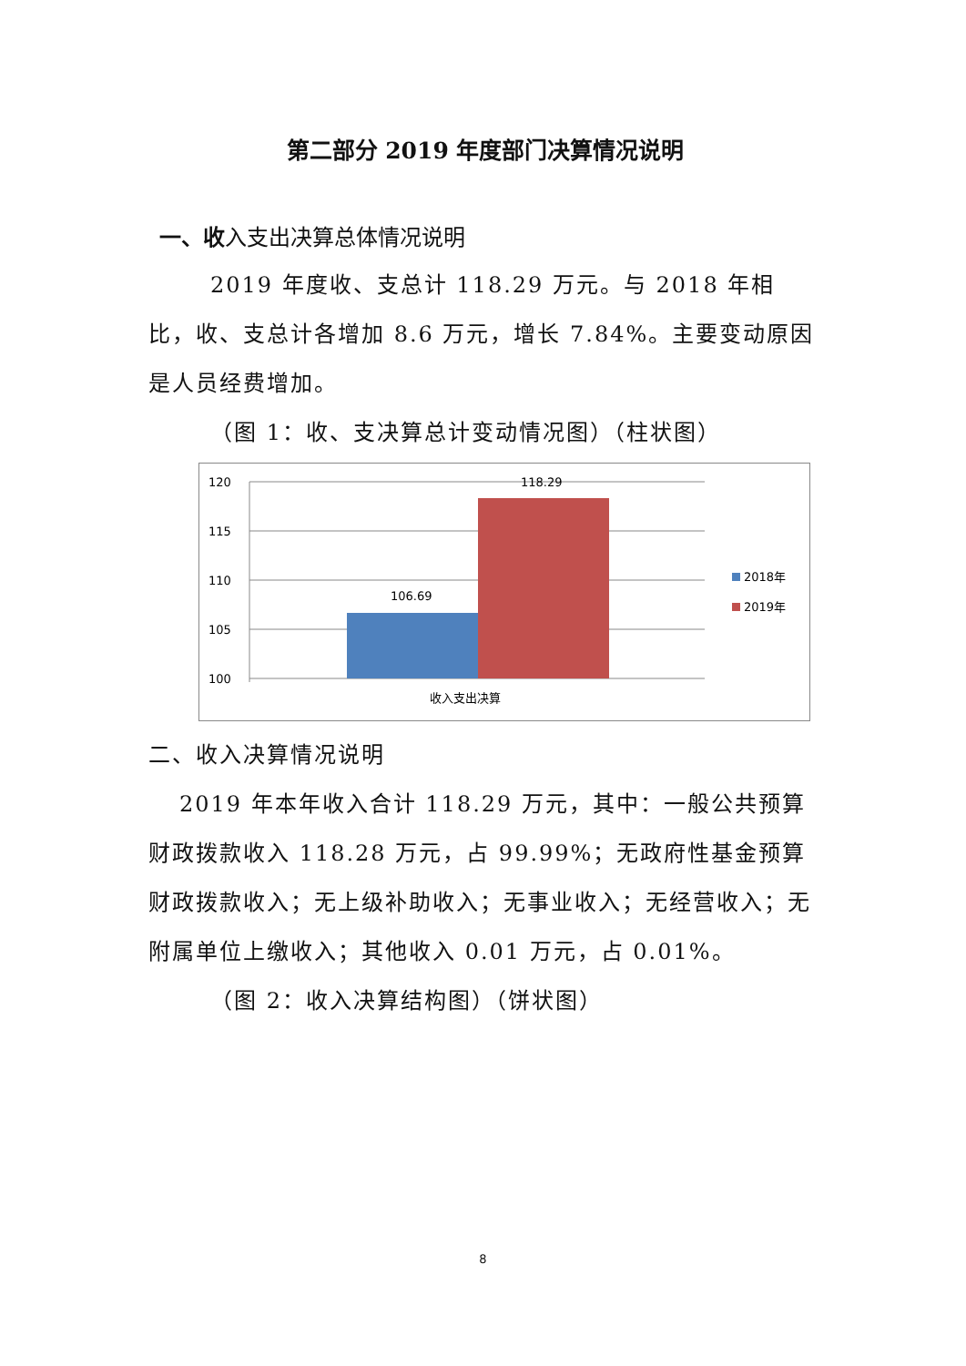第二部分 2019 年度部门决算情况说明
一、收入支出决算总体情况说明
2019 年度收、支总计 118.29 万元。与 2018 年相比，收、支总计各增加 8.6 万元，增长 7.84%。主要变动原因是人员经费增加。
（图 1：收、支决算总计变动情况图）（柱状图）
120
115
110
105
100
106.69
118.29
收入支出决算
2018年
2019年
二、收入决算情况说明
2019 年本年收入合计 118.29 万元，其中：一般公共预算财政拨款收入 118.28 万元，占 99.99%；无政府性基金预算财政拨款收入；无上级补助收入；无事业收入；无经营收入；无附属单位上缴收入；其他收入 0.01 万元，占 0.01%。
（图 2：收入决算结构图）（饼状图）
8